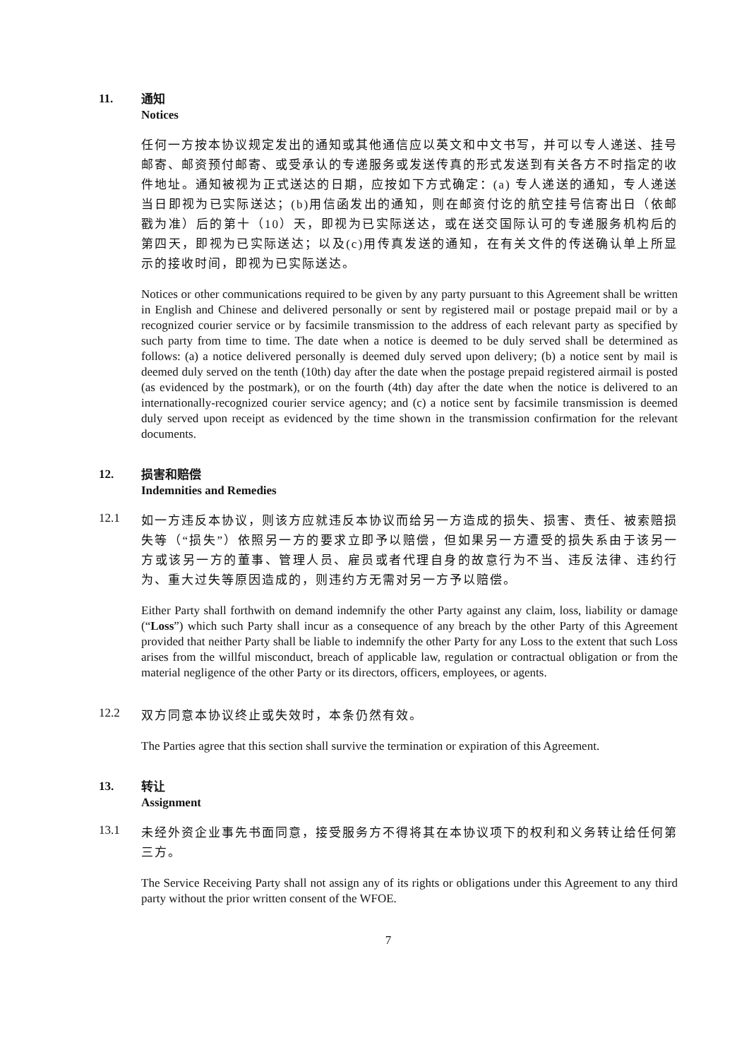11.
通知
Notices
任何一方按本协议规定发出的通知或其他通信应以英文和中文书写，并可以专人递送、挂号邮寄、邮资预付邮寄、或受承认的专递服务或发送传真的形式发送到有关各方不时指定的收件地址。通知被视为正式送达的日期，应按如下方式确定：(a) 专人递送的通知，专人递送当日即视为已实际送达；(b)用信函发出的通知，则在邮资付讫的航空挂号信寄出日（依邮戳为准）后的第十（10）天，即视为已实际送达，或在送交国际认可的专递服务机构后的第四天，即视为已实际送达；以及(c)用传真发送的通知，在有关文件的传送确认单上所显示的接收时间，即视为已实际送达。
Notices or other communications required to be given by any party pursuant to this Agreement shall be written in English and Chinese and delivered personally or sent by registered mail or postage prepaid mail or by a recognized courier service or by facsimile transmission to the address of each relevant party as specified by such party from time to time. The date when a notice is deemed to be duly served shall be determined as follows: (a) a notice delivered personally is deemed duly served upon delivery; (b) a notice sent by mail is deemed duly served on the tenth (10th) day after the date when the postage prepaid registered airmail is posted (as evidenced by the postmark), or on the fourth (4th) day after the date when the notice is delivered to an internationally-recognized courier service agency; and (c) a notice sent by facsimile transmission is deemed duly served upon receipt as evidenced by the time shown in the transmission confirmation for the relevant documents.
12.
损害和赔偿
Indemnities and Remedies
12.1
如一方违反本协议，则该方应就违反本协议而给另一方造成的损失、损害、责任、被索赔损失等（“损失”）依照另一方的要求立即予以赔偿，但如果另一方遭受的损失系由于该另一方或该另一方的董事、管理人员、雇员或者代理自身的故意行为不当、违反法律、违约行为、重大过失等原因造成的，则违约方无需对另一方予以赔偿。
Either Party shall forthwith on demand indemnify the other Party against any claim, loss, liability or damage (“Loss”) which such Party shall incur as a consequence of any breach by the other Party of this Agreement provided that neither Party shall be liable to indemnify the other Party for any Loss to the extent that such Loss arises from the willful misconduct, breach of applicable law, regulation or contractual obligation or from the material negligence of the other Party or its directors, officers, employees, or agents.
12.2
双方同意本协议终止或失效时，本条仍然有效。
The Parties agree that this section shall survive the termination or expiration of this Agreement.
13.
转让
Assignment
13.1
未经外资企业事先书面同意，接受服务方不得将其在本协议项下的权利和义务转让给任何第三方。
The Service Receiving Party shall not assign any of its rights or obligations under this Agreement to any third party without the prior written consent of the WFOE.
7